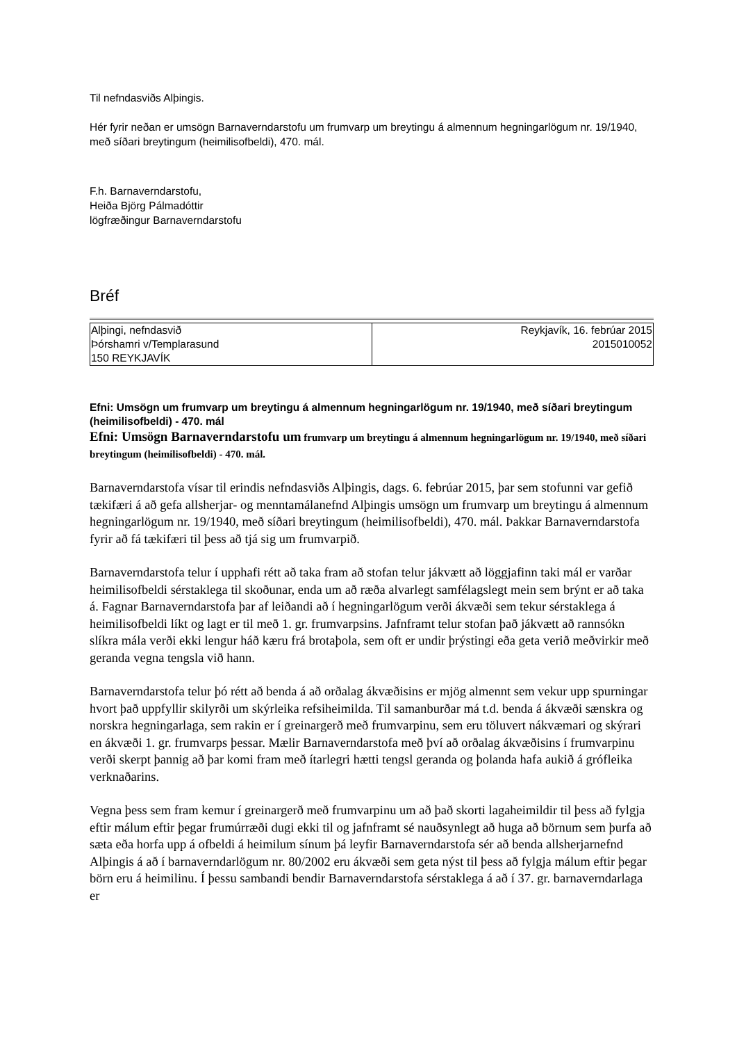Til nefndasviðs Alþingis.
Hér fyrir neðan er umsögn Barnaverndarstofu um frumvarp um breytingu á almennum hegningarlögum nr. 19/1940, með síðari breytingum (heimilisofbeldi), 470. mál.
F.h. Barnaverndarstofu,
Heiða Björg Pálmadóttir
lögfræðingur Barnaverndarstofu
Bréf
| Alþingi, nefndasvið Þórshamri v/Templarasund 150 REYKJAVÍK | Reykjavík, 16. febrúar 2015 2015010052 |
Efni: Umsögn um frumvarp um breytingu á almennum hegningarlögum nr. 19/1940, með síðari breytingum (heimilisofbeldi) - 470. mál
Efni: Umsögn Barnaverndarstofu um frumvarp um breytingu á almennum hegningarlögum nr. 19/1940, með síðari breytingum (heimilisofbeldi) - 470. mál.
Barnaverndarstofa vísar til erindis nefndasviðs Alþingis, dags. 6. febrúar 2015, þar sem stofunni var gefið tækifæri á að gefa allsherjar- og menntamálanefnd Alþingis umsögn um frumvarp um breytingu á almennum hegningarlögum nr. 19/1940, með síðari breytingum (heimilisofbeldi), 470. mál. Þakkar Barnaverndarstofa fyrir að fá tækifæri til þess að tjá sig um frumvarpið.
Barnaverndarstofa telur í upphafi rétt að taka fram að stofan telur jákvætt að löggjafinn taki mál er varðar heimilisofbeldi sérstaklega til skoðunar, enda um að ræða alvarlegt samfélagslegt mein sem brýnt er að taka á. Fagnar Barnaverndarstofa þar af leiðandi að í hegningarlögum verði ákvæði sem tekur sérstaklega á heimilisofbeldi líkt og lagt er til með 1. gr. frumvarpsins. Jafnframt telur stofan það jákvætt að rannsókn slíkra mála verði ekki lengur háð kæru frá brotaþola, sem oft er undir þrýstingi eða geta verið meðvirkir með geranda vegna tengsla við hann.
Barnaverndarstofa telur þó rétt að benda á að orðalag ákvæðisins er mjög almennt sem vekur upp spurningar hvort það uppfyllir skilyrði um skýrleika refsiheimilda. Til samanburðar má t.d. benda á ákvæði sænskra og norskra hegningarlaga, sem rakin er í greinargerð með frumvarpinu, sem eru töluvert nákvæmari og skýrari en ákvæði 1. gr. frumvarps þessar. Mælir Barnaverndarstofa með því að orðalag ákvæðisins í frumvarpinu verði skerpt þannig að þar komi fram með ítarlegri hætti tengsl geranda og þolanda hafa aukið á grófleika verknaðarins.
Vegna þess sem fram kemur í greinargerð með frumvarpinu um að það skorti lagaheimildir til þess að fylgja eftir málum eftir þegar frumúrræði dugi ekki til og jafnframt sé nauðsynlegt að huga að börnum sem þurfa að sæta eða horfa upp á ofbeldi á heimilum sínum þá leyfir Barnaverndarstofa sér að benda allsherjarnefnd Alþingis á að í barnaverndarlögum nr. 80/2002 eru ákvæði sem geta nýst til þess að fylgja málum eftir þegar börn eru á heimilinu. Í þessu sambandi bendir Barnaverndarstofa sérstaklega á að í 37. gr. barnaverndarlaga er